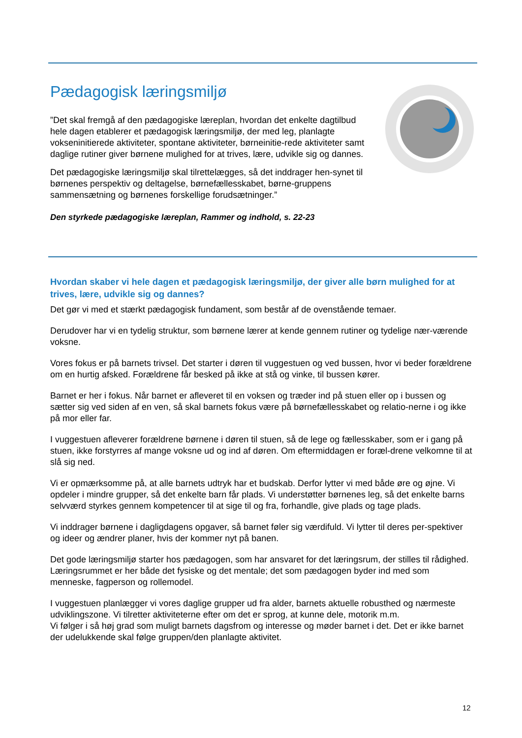Pædagogisk læringsmiljø
”Det skal fremgå af den pædagogiske læreplan, hvordan det enkelte dagtilbud hele dagen etablerer et pædagogisk læringsmiljø, der med leg, planlagte vokseninitierede aktiviteter, spontane aktiviteter, børneinitie-rede aktiviteter samt daglige rutiner giver børnene mulighed for at trives, lære, udvikle sig og dannes.
Det pædagogiske læringsmiljø skal tilrettelægges, så det inddrager hen-synet til børnenes perspektiv og deltagelse, børnefællesskabet, børne-gruppens sammensætning og børnenes forskellige forudsætninger.”
Den styrkede pædagogiske læreplan, Rammer og indhold, s. 22-23
Hvordan skaber vi hele dagen et pædagogisk læringsmiljø, der giver alle børn mulighed for at trives, lære, udvikle sig og dannes?
Det gør vi med et stærkt pædagogisk fundament, som består af de ovenstående temaer.
Derudover har vi en tydelig struktur, som børnene lærer at kende gennem rutiner og tydelige nær-værende voksne.
Vores fokus er på barnets trivsel. Det starter i døren til vuggestuen og ved bussen, hvor vi beder forældrene om en hurtig afsked. Forældrene får besked på ikke at stå og vinke, til bussen kører.
Barnet er her i fokus. Når barnet er afleveret til en voksen og træder ind på stuen eller op i bussen og sætter sig ved siden af en ven, så skal barnets fokus være på børnefællesskabet og relatio-nerne i og ikke på mor eller far.
I vuggestuen afleverer forældrene børnene i døren til stuen, så de lege og fællesskaber, som er i gang på stuen, ikke forstyrres af mange voksne ud og ind af døren. Om eftermiddagen er foræl-drene velkomne til at slå sig ned.
Vi er opmærksomme på, at alle barnets udtryk har et budskab. Derfor lytter vi med både øre og øjne. Vi opdeler i mindre grupper, så det enkelte barn får plads. Vi understøtter børnenes leg, så det enkelte barns selvværd styrkes gennem kompetencer til at sige til og fra, forhandle, give plads og tage plads.
Vi inddrager børnene i dagligdagens opgaver, så barnet føler sig værdifuld. Vi lytter til deres per-spektiver og ideer og ændrer planer, hvis der kommer nyt på banen.
Det gode læringsmiljø starter hos pædagogen, som har ansvaret for det læringsrum, der stilles til rådighed. Læringsrummet er her både det fysiske og det mentale; det som pædagogen byder ind med som menneske, fagperson og rollemodel.
I vuggestuen planlægger vi vores daglige grupper ud fra alder, barnets aktuelle robusthed og nærmeste udviklingszone. Vi tilretter aktiviteterne efter om det er sprog, at kunne dele, motorik m.m.
Vi følger i så høj grad som muligt barnets dagsfrom og interesse og møder barnet i det. Det er ikke barnet der udelukkende skal følge gruppen/den planlagte aktivitet.
12